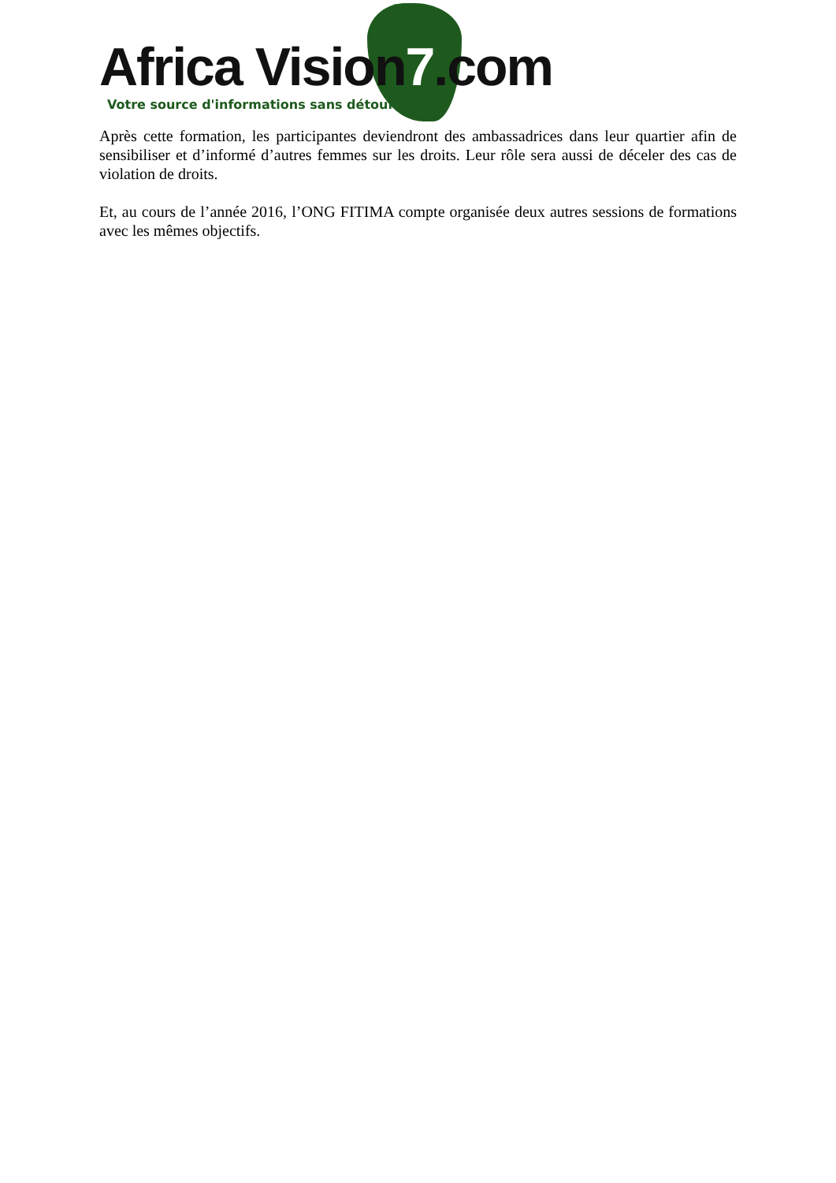Africa Vision7.com
Votre source d'informations sans détour
Après cette formation, les participantes deviendront des ambassadrices dans leur quartier afin de sensibiliser et d’informé d’autres femmes sur les droits. Leur rôle sera aussi de déceler des cas de violation de droits.
Et, au cours de l’année 2016, l’ONG FITIMA compte organisée deux autres sessions de formations avec les mêmes objectifs.